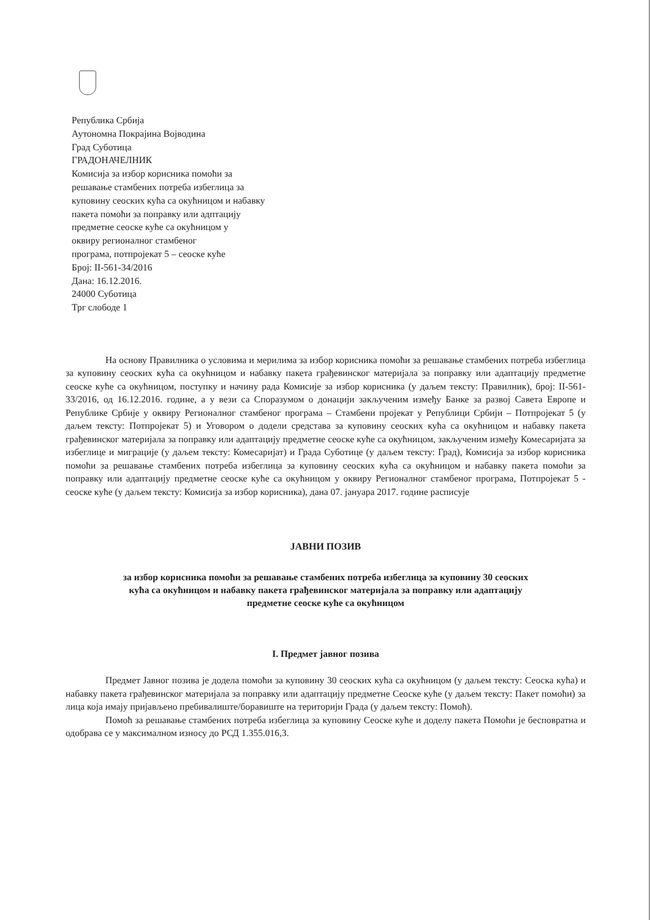Република Србија
Аутономна Покрајина Војводина
Град Суботица
ГРАДОНАЧЕЛНИК
Комисија за избор корисника помоћи за
решавање стамбених потреба избеглица за
куповину сеоских кућа са окућницом и набавку
пакета помоћи за поправку или адптацију
предметне сеоске куће са окућницом у
оквиру регионалног стамбеног
програма, потпројекат 5 – сеоске куће
Број: II-561-34/2016
Дана: 16.12.2016.
24000 Суботица
Трг слободе 1
На основу Правилника о условима и мерилима за избор корисника помоћи за решавање стамбених потреба избеглица за куповину сеоских кућа са окућницом и набавку пакета грађевинског материјала за поправку или адаптацију предметне сеоске куће са окућницом, поступку и начину рада Комисије за избор корисника (у даљем тексту: Правилник), број: II-561-33/2016, од 16.12.2016. године, а у вези са Споразумом о донацији закљученим између Банке за развој Савета Европе и Републике Србије у оквиру Регионалног стамбеног програма – Стамбени пројекат у Републици Србији – Потпројекат 5 (у даљем тексту: Потпројекат 5) и Уговором о додели средстава за куповину сеоских кућа са окућницом и набавку пакета грађевинског материјала за поправку или адаптацију предметне сеоске куће са окућницом, закљученим између Комесаријата за избеглице и миграције (у даљем тексту: Комесаријат) и Града Суботице (у даљем тексту: Град), Комисија за избор корисника помоћи за решавање стамбених потреба избеглица за куповину сеоских кућа са окућницом и набавку пакета помоћи за поправку или адаптацију предметне сеоске куће са окућницом у оквиру Регионалног стамбеног програма, Потпројекат 5 - сеоске куће (у даљем тексту: Комисија за избор корисника), дана 07. јануара 2017. године расписује
ЈАВНИ ПОЗИВ
за избор корисника помоћи за решавање стамбених потреба избеглица за куповину 30 сеоских
кућа са окућницом и набавку пакета грађевинског материјала за поправку или адаптацију
предметне сеоске куће са окућницом
I. Предмет јавног позива
Предмет Јавног позива је додела помоћи за куповину 30 сеоских кућа са окућницом (у даљем тексту: Сеоска кућа) и набавку пакета грађевинског материјала за поправку или адаптацију предметне Сеоске куће (у даљем тексту: Пакет помоћи) за лица која имају пријављено пребивалиште/боравиште на територији Града (у даљем тексту: Помоћ).
Помоћ за решавање стамбених потреба избеглица за куповину Сеоске куће и доделу пакета Помоћи је бесповратна и одобрава се у максималном износу до РСД 1.355.016,3.